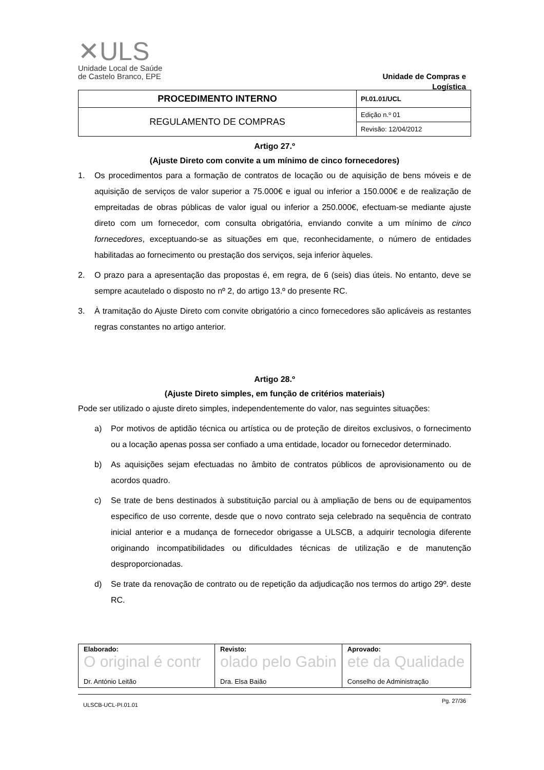✕ULS
Unidade Local de Saúde
de Castelo Branco, EPE
Unidade de Compras e
Logística
| PROCEDIMENTO INTERNO | PI.01.01/UCL |
| REGULAMENTO DE COMPRAS | Edição n.º 01 |
| | Revisão: 12/04/2012 |
Artigo 27.º
(Ajuste Direto com convite a um mínimo de cinco fornecedores)
1. Os procedimentos para a formação de contratos de locação ou de aquisição de bens móveis e de aquisição de serviços de valor superior a 75.000€ e igual ou inferior a 150.000€ e de realização de empreitadas de obras públicas de valor igual ou inferior a 250.000€, efectuam-se mediante ajuste direto com um fornecedor, com consulta obrigatória, enviando convite a um mínimo de cinco fornecedores, exceptuando-se as situações em que, reconhecidamente, o número de entidades habilitadas ao fornecimento ou prestação dos serviços, seja inferior àqueles.
2. O prazo para a apresentação das propostas é, em regra, de 6 (seis) dias úteis. No entanto, deve se sempre acautelado o disposto no nº 2, do artigo 13.º do presente RC.
3. À tramitação do Ajuste Direto com convite obrigatório a cinco fornecedores são aplicáveis as restantes regras constantes no artigo anterior.
Artigo 28.º
(Ajuste Direto simples, em função de critérios materiais)
Pode ser utilizado o ajuste direto simples, independentemente do valor, nas seguintes situações:
a) Por motivos de aptidão técnica ou artística ou de proteção de direitos exclusivos, o fornecimento ou a locação apenas possa ser confiado a uma entidade, locador ou fornecedor determinado.
b) As aquisições sejam efectuadas no âmbito de contratos públicos de aprovisionamento ou de acordos quadro.
c) Se trate de bens destinados à substituição parcial ou à ampliação de bens ou de equipamentos especifico de uso corrente, desde que o novo contrato seja celebrado na sequência de contrato inicial anterior e a mudança de fornecedor obrigasse a ULSCB, a adquirir tecnologia diferente originando incompatibilidades ou dificuldades técnicas de utilização e de manutenção desproporcionadas.
d) Se trate da renovação de contrato ou de repetição da adjudicação nos termos do artigo 29º. deste RC.
| Elaborado: O original é contr Dr. António Leitão | Revisto: olado pelo Gabin Dra. Elsa Baião | Aprovado: ete da Qualidade Conselho de Administração |
ULSCB-UCL-PI.01.01 Pg. 27/36